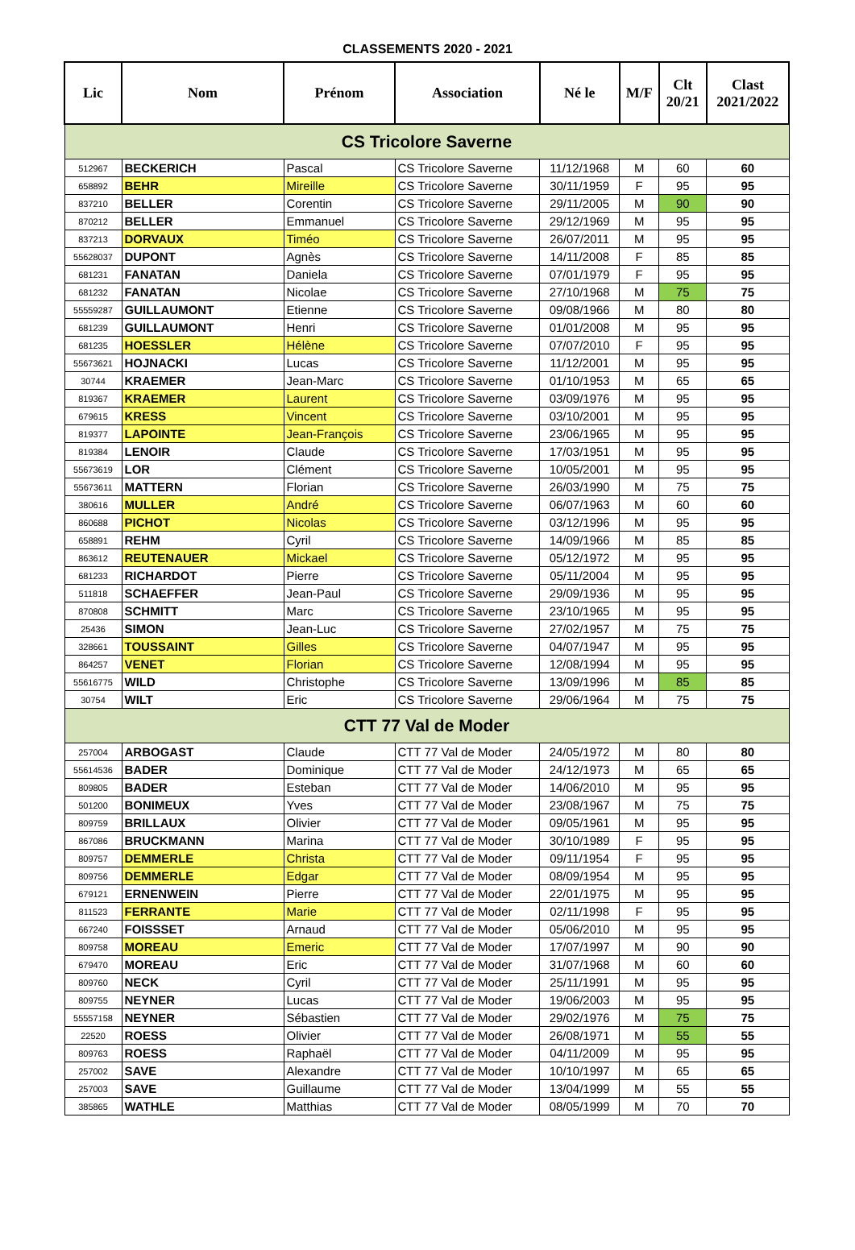CLASSEMENTS 2020 - 2021
| Lic | Nom | Prénom | Association | Né le | M/F | Clt 20/21 | Clast 2021/2022 |
| --- | --- | --- | --- | --- | --- | --- | --- |
| CS Tricolore Saverne | | | | | | | |
| 512967 | BECKERICH | Pascal | CS Tricolore Saverne | 11/12/1968 | M | 60 | 60 |
| 658892 | BEHR | Mireille | CS Tricolore Saverne | 30/11/1959 | F | 95 | 95 |
| 837210 | BELLER | Corentin | CS Tricolore Saverne | 29/11/2005 | M | 90 | 90 |
| 870212 | BELLER | Emmanuel | CS Tricolore Saverne | 29/12/1969 | M | 95 | 95 |
| 837213 | DORVAUX | Timéo | CS Tricolore Saverne | 26/07/2011 | M | 95 | 95 |
| 55628037 | DUPONT | Agnès | CS Tricolore Saverne | 14/11/2008 | F | 85 | 85 |
| 681231 | FANATAN | Daniela | CS Tricolore Saverne | 07/01/1979 | F | 95 | 95 |
| 681232 | FANATAN | Nicolae | CS Tricolore Saverne | 27/10/1968 | M | 75 | 75 |
| 55559287 | GUILLAUMONT | Etienne | CS Tricolore Saverne | 09/08/1966 | M | 80 | 80 |
| 681239 | GUILLAUMONT | Henri | CS Tricolore Saverne | 01/01/2008 | M | 95 | 95 |
| 681235 | HOESSLER | Hélène | CS Tricolore Saverne | 07/07/2010 | F | 95 | 95 |
| 55673621 | HOJNACKI | Lucas | CS Tricolore Saverne | 11/12/2001 | M | 95 | 95 |
| 30744 | KRAEMER | Jean-Marc | CS Tricolore Saverne | 01/10/1953 | M | 65 | 65 |
| 819367 | KRAEMER | Laurent | CS Tricolore Saverne | 03/09/1976 | M | 95 | 95 |
| 679615 | KRESS | Vincent | CS Tricolore Saverne | 03/10/2001 | M | 95 | 95 |
| 819377 | LAPOINTE | Jean-François | CS Tricolore Saverne | 23/06/1965 | M | 95 | 95 |
| 819384 | LENOIR | Claude | CS Tricolore Saverne | 17/03/1951 | M | 95 | 95 |
| 55673619 | LOR | Clément | CS Tricolore Saverne | 10/05/2001 | M | 95 | 95 |
| 55673611 | MATTERN | Florian | CS Tricolore Saverne | 26/03/1990 | M | 75 | 75 |
| 380616 | MULLER | André | CS Tricolore Saverne | 06/07/1963 | M | 60 | 60 |
| 860688 | PICHOT | Nicolas | CS Tricolore Saverne | 03/12/1996 | M | 95 | 95 |
| 658891 | REHM | Cyril | CS Tricolore Saverne | 14/09/1966 | M | 85 | 85 |
| 863612 | REUTENAUER | Mickael | CS Tricolore Saverne | 05/12/1972 | M | 95 | 95 |
| 681233 | RICHARDOT | Pierre | CS Tricolore Saverne | 05/11/2004 | M | 95 | 95 |
| 511818 | SCHAEFFER | Jean-Paul | CS Tricolore Saverne | 29/09/1936 | M | 95 | 95 |
| 870808 | SCHMITT | Marc | CS Tricolore Saverne | 23/10/1965 | M | 95 | 95 |
| 25436 | SIMON | Jean-Luc | CS Tricolore Saverne | 27/02/1957 | M | 75 | 75 |
| 328661 | TOUSSAINT | Gilles | CS Tricolore Saverne | 04/07/1947 | M | 95 | 95 |
| 864257 | VENET | Florian | CS Tricolore Saverne | 12/08/1994 | M | 95 | 95 |
| 55616775 | WILD | Christophe | CS Tricolore Saverne | 13/09/1996 | M | 85 | 85 |
| 30754 | WILT | Eric | CS Tricolore Saverne | 29/06/1964 | M | 75 | 75 |
| CTT 77 Val de Moder | | | | | | | |
| 257004 | ARBOGAST | Claude | CTT 77 Val de Moder | 24/05/1972 | M | 80 | 80 |
| 55614536 | BADER | Dominique | CTT 77 Val de Moder | 24/12/1973 | M | 65 | 65 |
| 809805 | BADER | Esteban | CTT 77 Val de Moder | 14/06/2010 | M | 95 | 95 |
| 501200 | BONIMEUX | Yves | CTT 77 Val de Moder | 23/08/1967 | M | 75 | 75 |
| 809759 | BRILLAUX | Olivier | CTT 77 Val de Moder | 09/05/1961 | M | 95 | 95 |
| 867086 | BRUCKMANN | Marina | CTT 77 Val de Moder | 30/10/1989 | F | 95 | 95 |
| 809757 | DEMMERLE | Christa | CTT 77 Val de Moder | 09/11/1954 | F | 95 | 95 |
| 809756 | DEMMERLE | Edgar | CTT 77 Val de Moder | 08/09/1954 | M | 95 | 95 |
| 679121 | ERNENWEIN | Pierre | CTT 77 Val de Moder | 22/01/1975 | M | 95 | 95 |
| 811523 | FERRANTE | Marie | CTT 77 Val de Moder | 02/11/1998 | F | 95 | 95 |
| 667240 | FOISSSET | Arnaud | CTT 77 Val de Moder | 05/06/2010 | M | 95 | 95 |
| 809758 | MOREAU | Emeric | CTT 77 Val de Moder | 17/07/1997 | M | 90 | 90 |
| 679470 | MOREAU | Eric | CTT 77 Val de Moder | 31/07/1968 | M | 60 | 60 |
| 809760 | NECK | Cyril | CTT 77 Val de Moder | 25/11/1991 | M | 95 | 95 |
| 809755 | NEYNER | Lucas | CTT 77 Val de Moder | 19/06/2003 | M | 95 | 95 |
| 55557158 | NEYNER | Sébastien | CTT 77 Val de Moder | 29/02/1976 | M | 75 | 75 |
| 22520 | ROESS | Olivier | CTT 77 Val de Moder | 26/08/1971 | M | 55 | 55 |
| 809763 | ROESS | Raphaël | CTT 77 Val de Moder | 04/11/2009 | M | 95 | 95 |
| 257002 | SAVE | Alexandre | CTT 77 Val de Moder | 10/10/1997 | M | 65 | 65 |
| 257003 | SAVE | Guillaume | CTT 77 Val de Moder | 13/04/1999 | M | 55 | 55 |
| 385865 | WATHLE | Matthias | CTT 77 Val de Moder | 08/05/1999 | M | 70 | 70 |